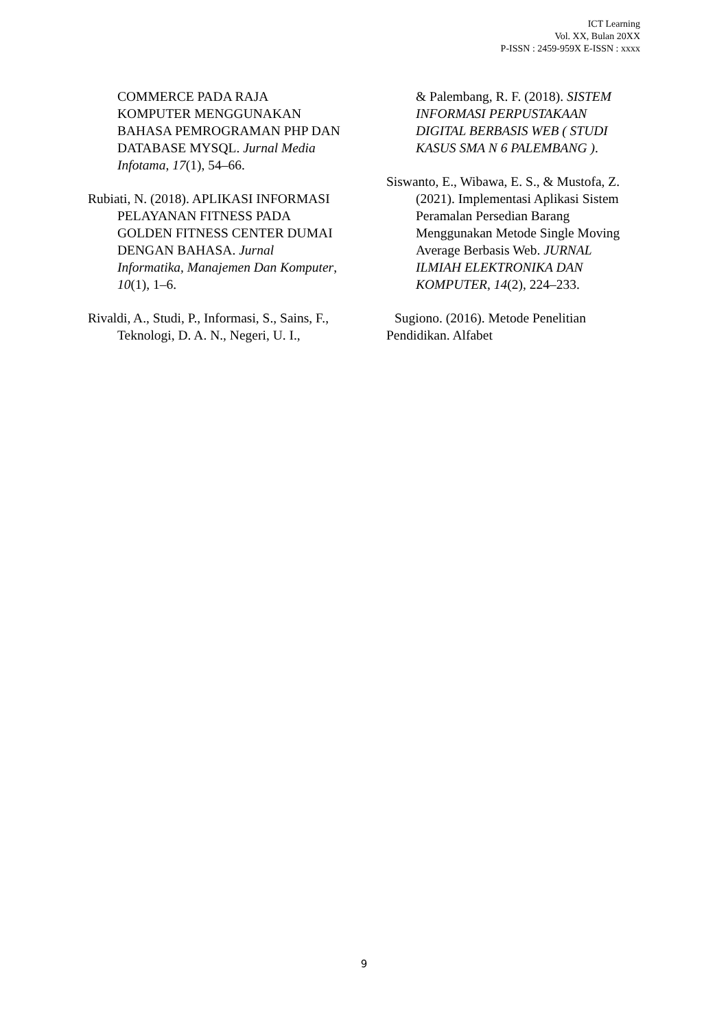ICT Learning
Vol. XX, Bulan 20XX
P-ISSN : 2459-959X E-ISSN : xxxx
COMMERCE PADA RAJA KOMPUTER MENGGUNAKAN BAHASA PEMROGRAMAN PHP DAN DATABASE MYSQL. Jurnal Media Infotama, 17(1), 54–66.
Rubiati, N. (2018). APLIKASI INFORMASI PELAYANAN FITNESS PADA GOLDEN FITNESS CENTER DUMAI DENGAN BAHASA. Jurnal Informatika, Manajemen Dan Komputer, 10(1), 1–6.
Rivaldi, A., Studi, P., Informasi, S., Sains, F., Teknologi, D. A. N., Negeri, U. I.,
& Palembang, R. F. (2018). SISTEM INFORMASI PERPUSTAKAAN DIGITAL BERBASIS WEB ( STUDI KASUS SMA N 6 PALEMBANG ).
Siswanto, E., Wibawa, E. S., & Mustofa, Z. (2021). Implementasi Aplikasi Sistem Peramalan Persedian Barang Menggunakan Metode Single Moving Average Berbasis Web. JURNAL ILMIAH ELEKTRONIKA DAN KOMPUTER, 14(2), 224–233.
Sugiono. (2016). Metode Penelitian Pendidikan. Alfabet
9